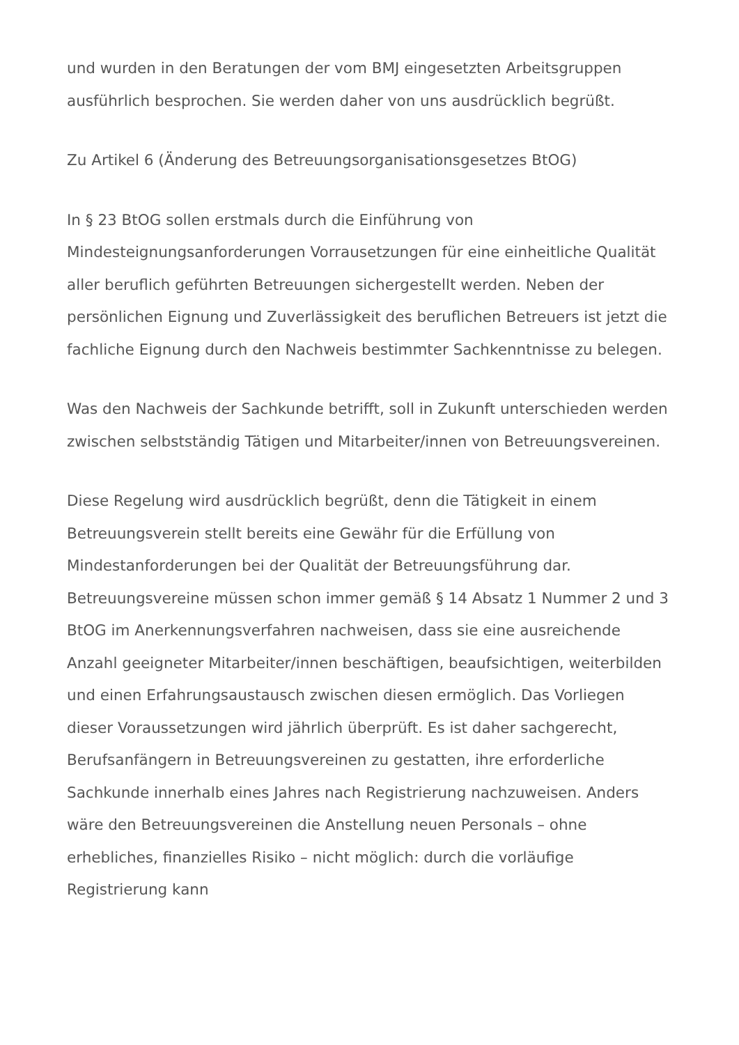und wurden in den Beratungen der vom BMJ eingesetzten Arbeitsgruppen ausführlich besprochen. Sie werden daher von uns ausdrücklich begrüßt.
Zu Artikel 6 (Änderung des Betreuungsorganisationsgesetzes BtOG)
In § 23 BtOG sollen erstmals durch die Einführung von Mindesteignungsanforderungen Vorrausetzungen für eine einheitliche Qualität aller beruflich geführten Betreuungen sichergestellt werden. Neben der persönlichen Eignung und Zuverlässigkeit des beruflichen Betreuers ist jetzt die fachliche Eignung durch den Nachweis bestimmter Sachkenntnisse zu belegen.
Was den Nachweis der Sachkunde betrifft, soll in Zukunft unterschieden werden zwischen selbstständig Tätigen und Mitarbeiter/innen von Betreuungsvereinen.
Diese Regelung wird ausdrücklich begrüßt, denn die Tätigkeit in einem Betreuungsverein stellt bereits eine Gewähr für die Erfüllung von Mindestanforderungen bei der Qualität der Betreuungsführung dar. Betreuungsvereine müssen schon immer gemäß § 14 Absatz 1 Nummer 2 und 3 BtOG im Anerkennungsverfahren nachweisen, dass sie eine ausreichende Anzahl geeigneter Mitarbeiter/innen beschäftigen, beaufsichtigen, weiterbilden und einen Erfahrungsaustausch zwischen diesen ermöglich. Das Vorliegen dieser Voraussetzungen wird jährlich überprüft. Es ist daher sachgerecht, Berufsanfängern in Betreuungsvereinen zu gestatten, ihre erforderliche Sachkunde innerhalb eines Jahres nach Registrierung nachzuweisen. Anders wäre den Betreuungsvereinen die Anstellung neuen Personals – ohne erhebliches, finanzielles Risiko – nicht möglich: durch die vorläufige Registrierung kann